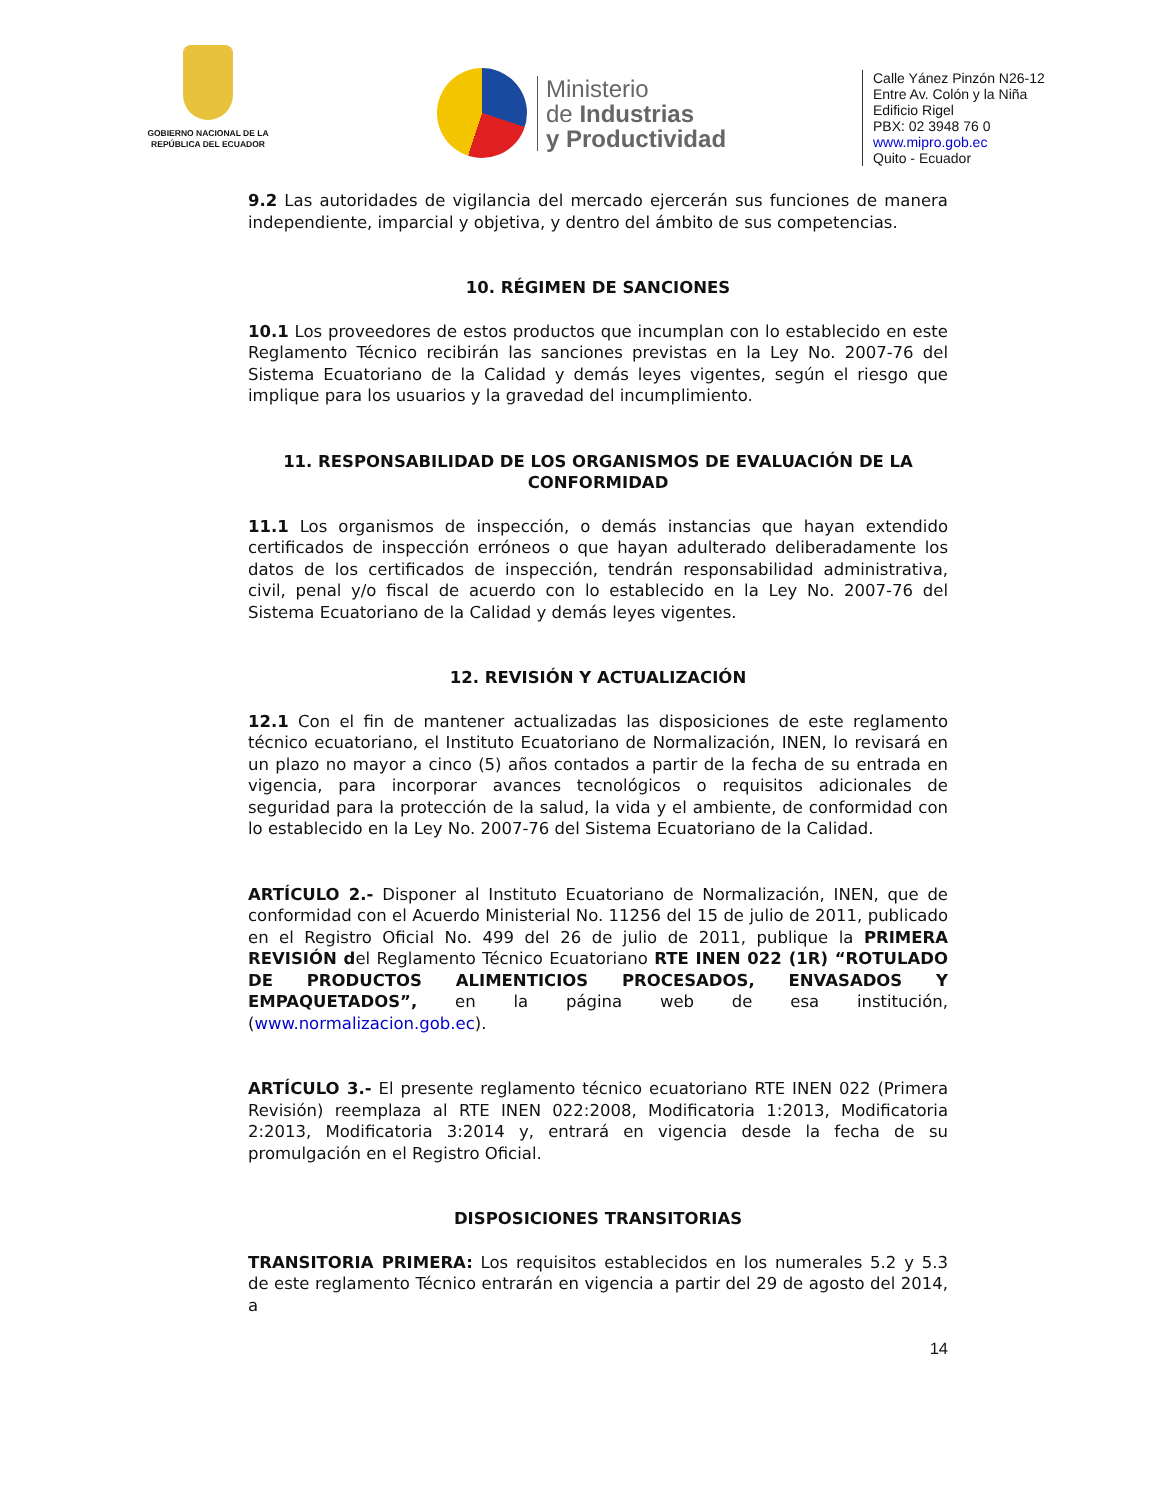GOBIERNO NACIONAL DE LA REPÚBLICA DEL ECUADOR
Ministerio
de Industrias
y Productividad
Calle Yánez Pinzón N26-12
Entre Av. Colón y la Niña
Edificio Rigel
PBX: 02 3948 76 0
www.mipro.gob.ec
Quito - Ecuador
9.2 Las autoridades de vigilancia del mercado ejercerán sus funciones de manera independiente, imparcial y objetiva, y dentro del ámbito de sus competencias.
10. RÉGIMEN DE SANCIONES
10.1 Los proveedores de estos productos que incumplan con lo establecido en este Reglamento Técnico recibirán las sanciones previstas en la Ley No. 2007-76 del Sistema Ecuatoriano de la Calidad y demás leyes vigentes, según el riesgo que implique para los usuarios y la gravedad del incumplimiento.
11. RESPONSABILIDAD DE LOS ORGANISMOS DE EVALUACIÓN DE LA CONFORMIDAD
11.1 Los organismos de inspección, o demás instancias que hayan extendido certificados de inspección erróneos o que hayan adulterado deliberadamente los datos de los certificados de inspección, tendrán responsabilidad administrativa, civil, penal y/o fiscal de acuerdo con lo establecido en la Ley No. 2007-76 del Sistema Ecuatoriano de la Calidad y demás leyes vigentes.
12. REVISIÓN Y ACTUALIZACIÓN
12.1 Con el fin de mantener actualizadas las disposiciones de este reglamento técnico ecuatoriano, el Instituto Ecuatoriano de Normalización, INEN, lo revisará en un plazo no mayor a cinco (5) años contados a partir de la fecha de su entrada en vigencia, para incorporar avances tecnológicos o requisitos adicionales de seguridad para la protección de la salud, la vida y el ambiente, de conformidad con lo establecido en la Ley No. 2007-76 del Sistema Ecuatoriano de la Calidad.
ARTÍCULO 2.- Disponer al Instituto Ecuatoriano de Normalización, INEN, que de conformidad con el Acuerdo Ministerial No. 11256 del 15 de julio de 2011, publicado en el Registro Oficial No. 499 del 26 de julio de 2011, publique la PRIMERA REVISIÓN del Reglamento Técnico Ecuatoriano RTE INEN 022 (1R) “ROTULADO DE PRODUCTOS ALIMENTICIOS PROCESADOS, ENVASADOS Y EMPAQUETADOS”, en la página web de esa institución, (www.normalizacion.gob.ec).
ARTÍCULO 3.- El presente reglamento técnico ecuatoriano RTE INEN 022 (Primera Revisión) reemplaza al RTE INEN 022:2008, Modificatoria 1:2013, Modificatoria 2:2013, Modificatoria 3:2014 y, entrará en vigencia desde la fecha de su promulgación en el Registro Oficial.
DISPOSICIONES TRANSITORIAS
TRANSITORIA PRIMERA: Los requisitos establecidos en los numerales 5.2 y 5.3 de este reglamento Técnico entrarán en vigencia a partir del 29 de agosto del 2014, a
14